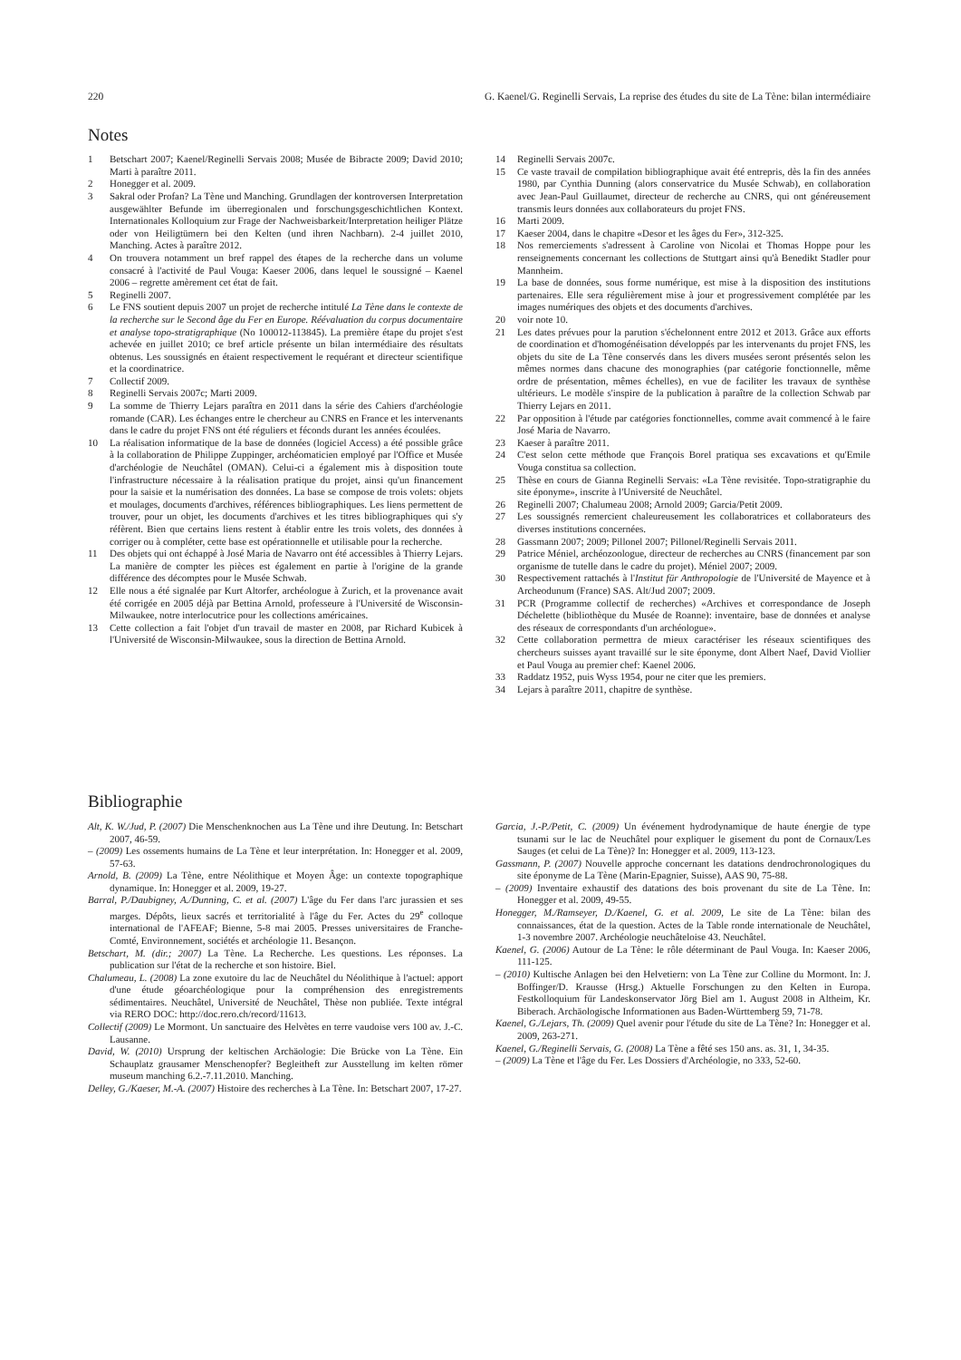220 G. Kaenel/G. Reginelli Servais, La reprise des études du site de La Tène: bilan intermédiaire
Notes
1 Betschart 2007; Kaenel/Reginelli Servais 2008; Musée de Bibracte 2009; David 2010; Marti à paraître 2011.
2 Honegger et al. 2009.
3 Sakral oder Profan? La Tène und Manching. Grundlagen der kontroversen Interpretation ausgewählter Befunde im überregionalen und forschungsgeschichtlichen Kontext. Internationales Kolloquium zur Frage der Nachweisbarkeit/Interpretation heiliger Plätze oder von Heiligtümern bei den Kelten (und ihren Nachbarn). 2-4 juillet 2010, Manching. Actes à paraître 2012.
4 On trouvera notamment un bref rappel des étapes de la recherche dans un volume consacré à l'activité de Paul Vouga: Kaeser 2006, dans lequel le soussigné – Kaenel 2006 – regrette amèrement cet état de fait.
5 Reginelli 2007.
6 Le FNS soutient depuis 2007 un projet de recherche intitulé La Tène dans le contexte de la recherche sur le Second âge du Fer en Europe. Réévaluation du corpus documentaire et analyse topo-stratigraphique (No 100012-113845). La première étape du projet s'est achevée en juillet 2010; ce bref article présente un bilan intermédiaire des résultats obtenus. Les soussignés en étaient respectivement le requérant et directeur scientifique et la coordinatrice.
7 Collectif 2009.
8 Reginelli Servais 2007c; Marti 2009.
9 La somme de Thierry Lejars paraîtra en 2011 dans la série des Cahiers d'archéologie romande (CAR). Les échanges entre le chercheur au CNRS en France et les intervenants dans le cadre du projet FNS ont été réguliers et féconds durant les années écoulées.
10 La réalisation informatique de la base de données (logiciel Access) a été possible grâce à la collaboration de Philippe Zuppinger, archéomaticien employé par l'Office et Musée d'archéologie de Neuchâtel (OMAN). Celui-ci a également mis à disposition toute l'infrastructure nécessaire à la réalisation pratique du projet, ainsi qu'un financement pour la saisie et la numérisation des données. La base se compose de trois volets: objets et moulages, documents d'archives, références bibliographiques. Les liens permettent de trouver, pour un objet, les documents d'archives et les titres bibliographiques qui s'y réfèrent. Bien que certains liens restent à établir entre les trois volets, des données à corriger ou à compléter, cette base est opérationnelle et utilisable pour la recherche.
11 Des objets qui ont échappé à José Maria de Navarro ont été accessibles à Thierry Lejars. La manière de compter les pièces est également en partie à l'origine de la grande différence des décomptes pour le Musée Schwab.
12 Elle nous a été signalée par Kurt Altorfer, archéologue à Zurich, et la provenance avait été corrigée en 2005 déjà par Bettina Arnold, professeure à l'Université de Wisconsin-Milwaukee, notre interlocutrice pour les collections américaines.
13 Cette collection a fait l'objet d'un travail de master en 2008, par Richard Kubicek à l'Université de Wisconsin-Milwaukee, sous la direction de Bettina Arnold.
14 Reginelli Servais 2007c.
15 Ce vaste travail de compilation bibliographique avait été entrepris, dès la fin des années 1980, par Cynthia Dunning (alors conservatrice du Musée Schwab), en collaboration avec Jean-Paul Guillaumet, directeur de recherche au CNRS, qui ont généreusement transmis leurs données aux collaborateurs du projet FNS.
16 Marti 2009.
17 Kaeser 2004, dans le chapitre «Desor et les âges du Fer», 312-325.
18 Nos remerciements s'adressent à Caroline von Nicolai et Thomas Hoppe pour les renseignements concernant les collections de Stuttgart ainsi qu'à Benedikt Stadler pour Mannheim.
19 La base de données, sous forme numérique, est mise à la disposition des institutions partenaires. Elle sera régulièrement mise à jour et progressivement complétée par les images numériques des objets et des documents d'archives.
20 voir note 10.
21 Les dates prévues pour la parution s'échelonnent entre 2012 et 2013. Grâce aux efforts de coordination et d'homogénéisation développés par les intervenants du projet FNS, les objets du site de La Tène conservés dans les divers musées seront présentés selon les mêmes normes dans chacune des monographies (par catégorie fonctionnelle, même ordre de présentation, mêmes échelles), en vue de faciliter les travaux de synthèse ultérieurs. Le modèle s'inspire de la publication à paraître de la collection Schwab par Thierry Lejars en 2011.
22 Par opposition à l'étude par catégories fonctionnelles, comme avait commencé à le faire José Maria de Navarro.
23 Kaeser à paraître 2011.
24 C'est selon cette méthode que François Borel pratiqua ses excavations et qu'Emile Vouga constitua sa collection.
25 Thèse en cours de Gianna Reginelli Servais: «La Tène revisitée. Topo-stratigraphie du site éponyme», inscrite à l'Université de Neuchâtel.
26 Reginelli 2007; Chalumeau 2008; Arnold 2009; Garcia/Petit 2009.
27 Les soussignés remercient chaleureusement les collaboratrices et collaborateurs des diverses institutions concernées.
28 Gassmann 2007; 2009; Pillonel 2007; Pillonel/Reginelli Servais 2011.
29 Patrice Méniel, archéozoologue, directeur de recherches au CNRS (financement par son organisme de tutelle dans le cadre du projet). Méniel 2007; 2009.
30 Respectivement rattachés à l'Institut für Anthropologie de l'Université de Mayence et à Archeodunum (France) SAS. Alt/Jud 2007; 2009.
31 PCR (Programme collectif de recherches) «Archives et correspondance de Joseph Déchelette (bibliothèque du Musée de Roanne): inventaire, base de données et analyse des réseaux de correspondants d'un archéologue».
32 Cette collaboration permettra de mieux caractériser les réseaux scientifiques des chercheurs suisses ayant travaillé sur le site éponyme, dont Albert Naef, David Viollier et Paul Vouga au premier chef: Kaenel 2006.
33 Raddatz 1952, puis Wyss 1954, pour ne citer que les premiers.
34 Lejars à paraître 2011, chapitre de synthèse.
Bibliographie
Alt, K. W./Jud, P. (2007) Die Menschenknochen aus La Tène und ihre Deutung. In: Betschart 2007, 46-59.
– (2009) Les ossements humains de La Tène et leur interprétation. In: Honegger et al. 2009, 57-63.
Arnold, B. (2009) La Tène, entre Néolithique et Moyen Âge: un contexte topographique dynamique. In: Honegger et al. 2009, 19-27.
Barral, P./Daubigney, A./Dunning, C. et al. (2007) L'âge du Fer dans l'arc jurassien et ses marges. Dépôts, lieux sacrés et territorialité à l'âge du Fer. Actes du 29<sup>e</sup> colloque international de l'AFEAF; Bienne, 5-8 mai 2005. Presses universitaires de Franche-Comté, Environnement, sociétés et archéologie 11. Besançon.
Betschart, M. (dir.; 2007) La Tène. La Recherche. Les questions. Les réponses. La publication sur l'état de la recherche et son histoire. Biel.
Chalumeau, L. (2008) La zone exutoire du lac de Neuchâtel du Néolithique à l'actuel: apport d'une étude géoarchéologique pour la compréhension des enregistrements sédimentaires. Neuchâtel, Université de Neuchâtel, Thèse non publiée. Texte intégral via RERO DOC: http://doc.rero.ch/record/11613.
Collectif (2009) Le Mormont. Un sanctuaire des Helvètes en terre vaudoise vers 100 av. J.-C. Lausanne.
David, W. (2010) Ursprung der keltischen Archäologie: Die Brücke von La Tène. Ein Schauplatz grausamer Menschenopfer? Begleitheft zur Ausstellung im kelten römer museum manching 6.2.-7.11.2010. Manching.
Delley, G./Kaeser, M.-A. (2007) Histoire des recherches à La Tène. In: Betschart 2007, 17-27.
Garcia, J.-P./Petit, C. (2009) Un événement hydrodynamique de haute énergie de type tsunami sur le lac de Neuchâtel pour expliquer le gisement du pont de Cornaux/Les Sauges (et celui de La Tène)? In: Honegger et al. 2009, 113-123.
Gassmann, P. (2007) Nouvelle approche concernant les datations dendrochronologiques du site éponyme de La Tène (Marin-Epagnier, Suisse), AAS 90, 75-88.
– (2009) Inventaire exhaustif des datations des bois provenant du site de La Tène. In: Honegger et al. 2009, 49-55.
Honegger, M./Ramseyer, D./Kaenel, G. et al. 2009, Le site de La Tène: bilan des connaissances, état de la question. Actes de la Table ronde internationale de Neuchâtel, 1-3 novembre 2007. Archéologie neuchâteloise 43. Neuchâtel.
Kaenel, G. (2006) Autour de La Tène: le rôle déterminant de Paul Vouga. In: Kaeser 2006, 111-125.
– (2010) Kultische Anlagen bei den Helvetiern: von La Tène zur Colline du Mormont. In: J. Boffinger/D. Krausse (Hrsg.) Aktuelle Forschungen zu den Kelten in Europa. Festkolloquium für Landeskonservator Jörg Biel am 1. August 2008 in Altheim, Kr. Biberach. Archäologische Informationen aus Baden-Württemberg 59, 71-78.
Kaenel, G./Lejars, Th. (2009) Quel avenir pour l'étude du site de La Tène? In: Honegger et al. 2009, 263-271.
Kaenel, G./Reginelli Servais, G. (2008) La Tène a fêté ses 150 ans. as. 31, 1, 34-35.
– (2009) La Tène et l'âge du Fer. Les Dossiers d'Archéologie, no 333, 52-60.